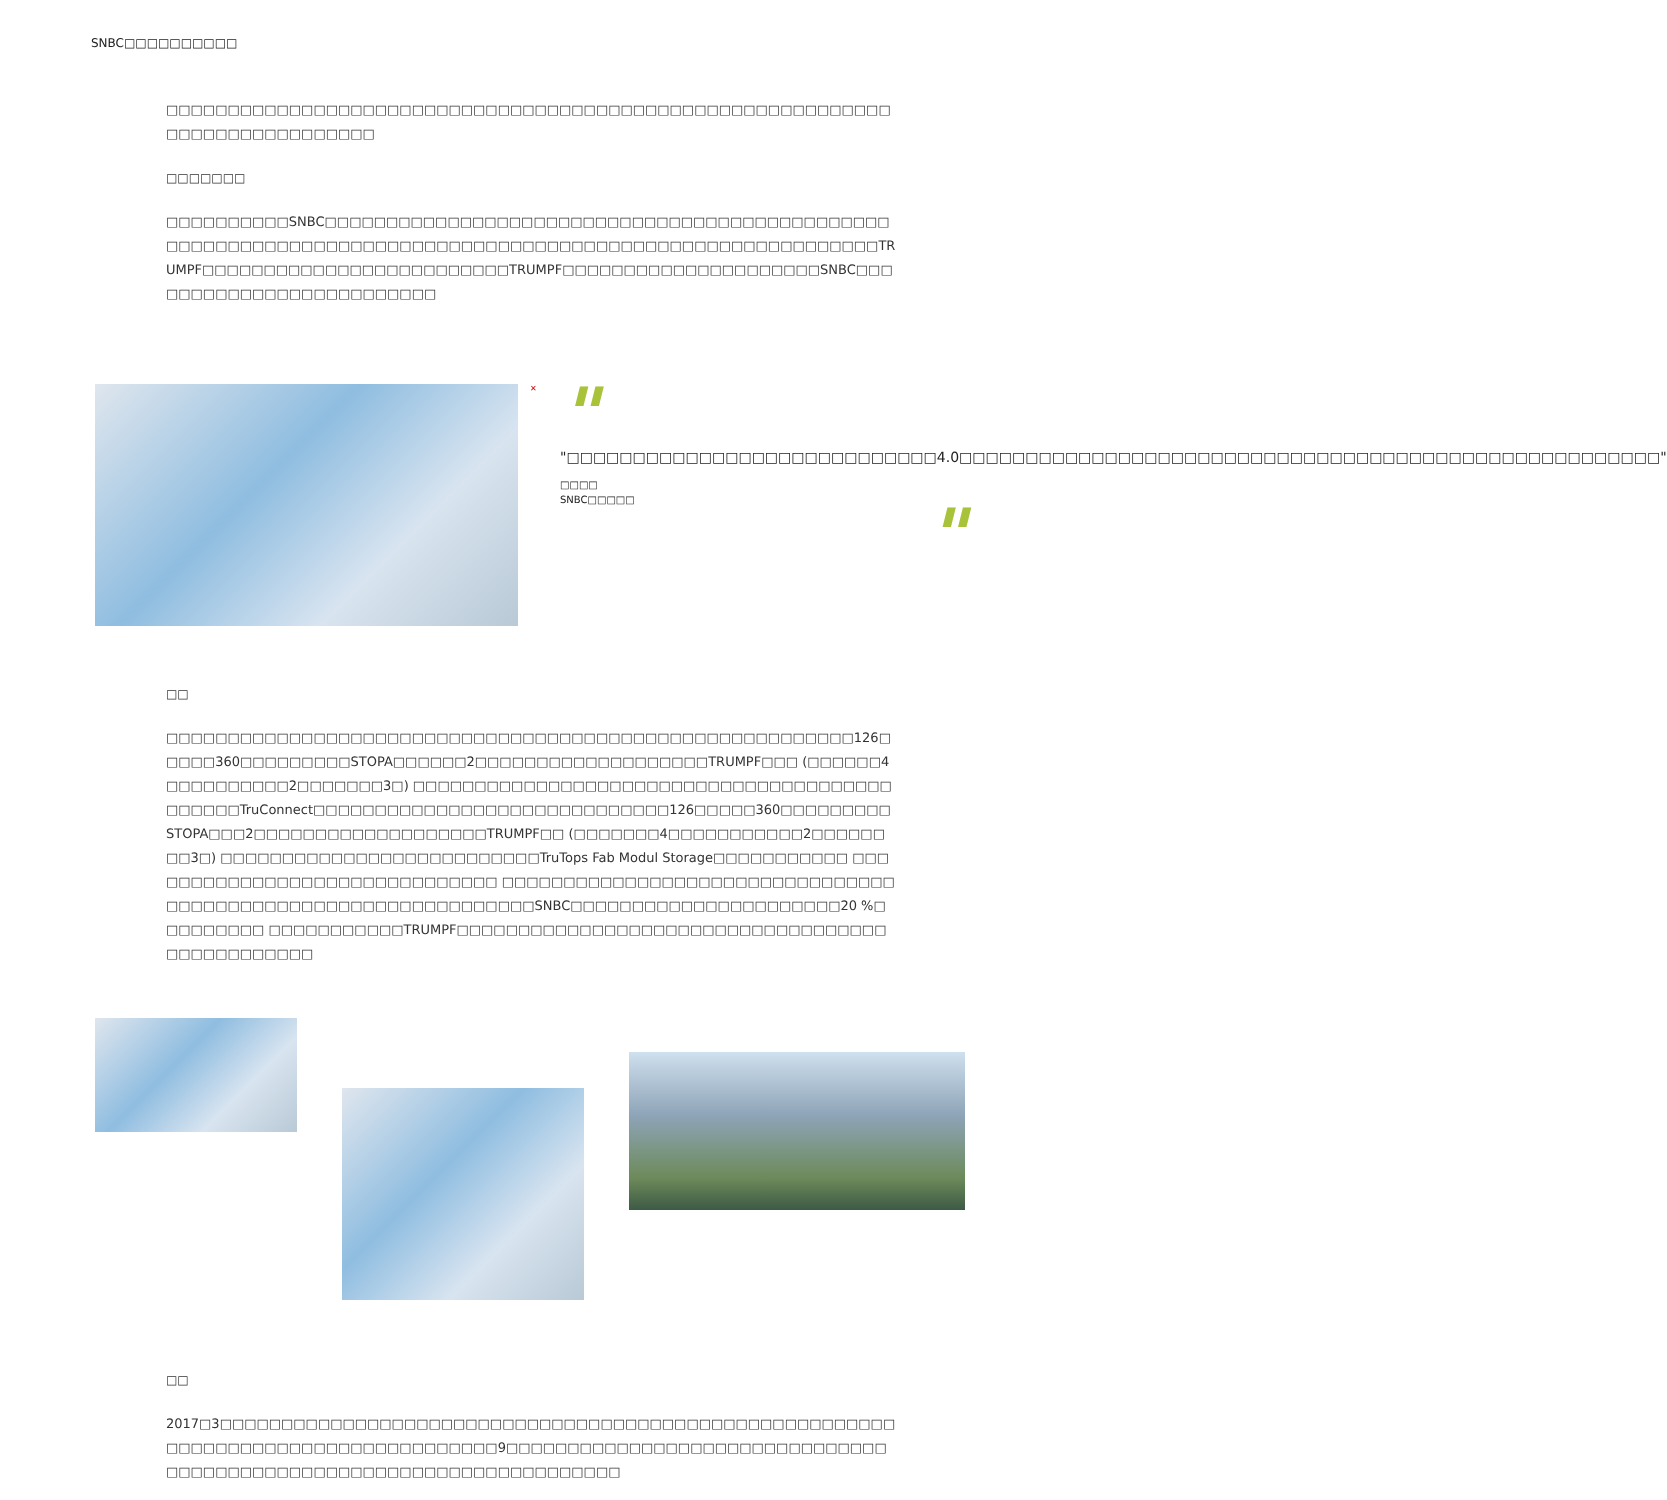SNBC□□□□□□□□□□
□□□□□□□□□□□□□□□□□□□□□□□□□□□□□□□□□□□□□□□□□□□□□□□□□□□□□□□□□□□□□□□□□□□□□□□□□□□□
□□□□□□□
□□□□□□□□□□SNBC□□□□□□□□□□□□□□□□□□□□□□□□□□□□□□□□□□□□□□□□□□□□□□□□□□□□□□□□□□□□□□□□□□□□□□□□□□□□□□□□□□□□□□□□□□□□□□□□□□□□□□□□TRUMPF□□□□□□□□□□□□□□□□□□□□□□□□□TRUMPF□□□□□□□□□□□□□□□□□□□□□SNBC□□□□□□□□□□□□□□□□□□□□□□□□□
✕
"
"□□□□□□□□□□□□□□□□□□□□□□□□□□□□4.0□□□□□□□□□□□□□□□□□□□□□□□□□□□□□□□□□□□□□□□□□□□□□□□□□□□□□"
□□□□
SNBC□□□□□
"
□□
□□□□□□□□□□□□□□□□□□□□□□□□□□□□□□□□□□□□□□□□□□□□□□□□□□□□□□□□126□□□□□360□□□□□□□□□STOPA□□□□□□2□□□□□□□□□□□□□□□□□□□TRUMPF□□□ (□□□□□□4□□□□□□□□□□2□□□□□□□3□) □□□□□□□□□□□□□□□□□□□□□□□□□□□□□□□□□□□□□□□□□□□□□TruConnect□□□□□□□□□□□□□□□□□□□□□□□□□□□□□126□□□□□360□□□□□□□□□STOPA□□□2□□□□□□□□□□□□□□□□□□□TRUMPF□□ (□□□□□□□4□□□□□□□□□□□2□□□□□□□□3□) □□□□□□□□□□□□□□□□□□□□□□□□□□TruTops Fab Modul Storage□□□□□□□□□□□ □□□□□□□□□□□□□□□□□□□□□□□□□□□□□□ □□□□□□□□□□□□□□□□□□□□□□□□□□□□□□□□□□□□□□□□□□□□□□□□□□□□□□□□□□□□□□SNBC□□□□□□□□□□□□□□□□□□□□□□20 %□□□□□□□□□ □□□□□□□□□□□TRUMPF□□□□□□□□□□□□□□□□□□□□□□□□□□□□□□□□□□□□□□□□□□□□□□□
□□
2017□3□□□□□□□□□□□□□□□□□□□□□□□□□□□□□□□□□□□□□□□□□□□□□□□□□□□□□□□□□□□□□□□□□□□□□□□□□□□□□□□□□□9□□□□□□□□□□□□□□□□□□□□□□□□□□□□□□□□□□□□□□□□□□□□□□□□□□□□□□□□□□□□□□□□□□□□